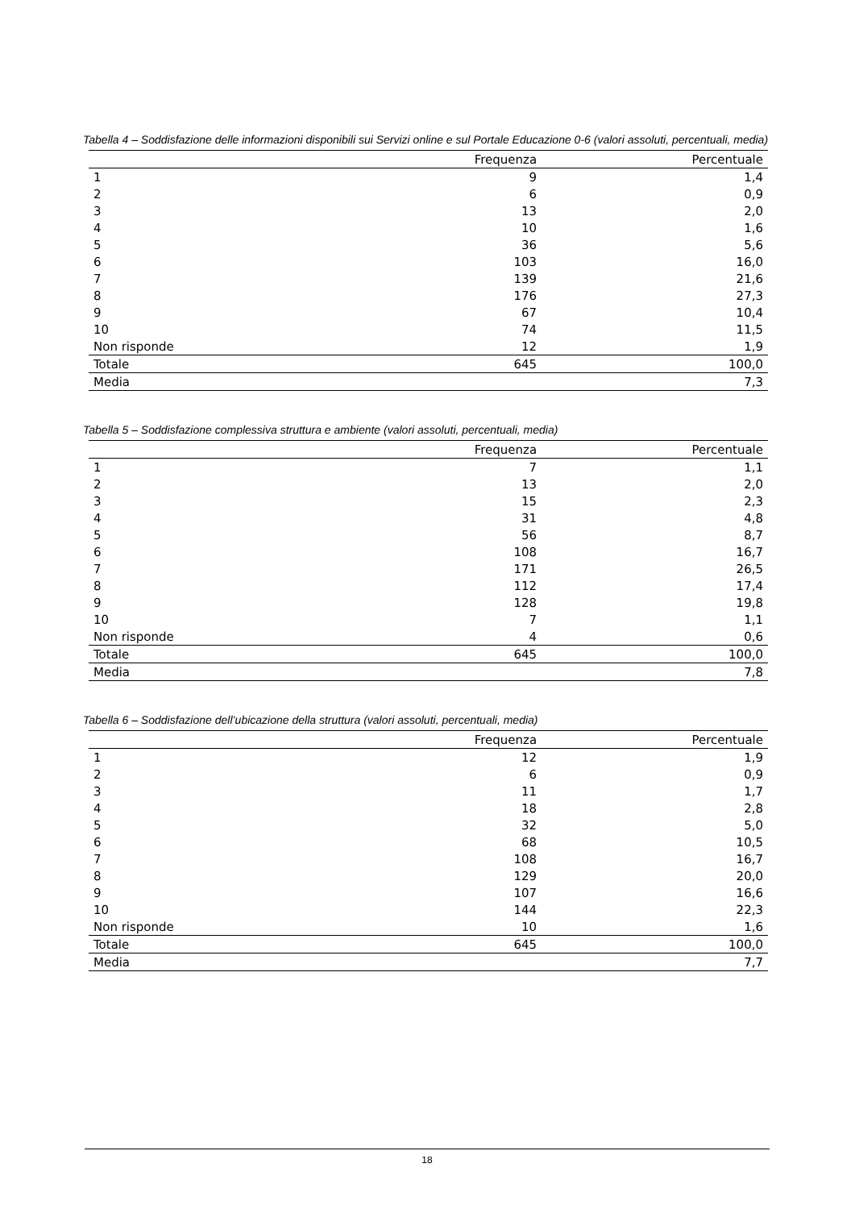Tabella 4 – Soddisfazione delle informazioni disponibili sui Servizi online e sul Portale Educazione 0-6 (valori assoluti, percentuali, media)
| | Frequenza | Percentuale |
| --- | --- | --- |
| 1 | 9 | 1,4 |
| 2 | 6 | 0,9 |
| 3 | 13 | 2,0 |
| 4 | 10 | 1,6 |
| 5 | 36 | 5,6 |
| 6 | 103 | 16,0 |
| 7 | 139 | 21,6 |
| 8 | 176 | 27,3 |
| 9 | 67 | 10,4 |
| 10 | 74 | 11,5 |
| Non risponde | 12 | 1,9 |
| Totale | 645 | 100,0 |
| Media | | 7,3 |
Tabella 5 – Soddisfazione complessiva struttura e ambiente (valori assoluti, percentuali, media)
| | Frequenza | Percentuale |
| --- | --- | --- |
| 1 | 7 | 1,1 |
| 2 | 13 | 2,0 |
| 3 | 15 | 2,3 |
| 4 | 31 | 4,8 |
| 5 | 56 | 8,7 |
| 6 | 108 | 16,7 |
| 7 | 171 | 26,5 |
| 8 | 112 | 17,4 |
| 9 | 128 | 19,8 |
| 10 | 7 | 1,1 |
| Non risponde | 4 | 0,6 |
| Totale | 645 | 100,0 |
| Media | | 7,8 |
Tabella 6 – Soddisfazione dell’ubicazione della struttura (valori assoluti, percentuali, media)
| | Frequenza | Percentuale |
| --- | --- | --- |
| 1 | 12 | 1,9 |
| 2 | 6 | 0,9 |
| 3 | 11 | 1,7 |
| 4 | 18 | 2,8 |
| 5 | 32 | 5,0 |
| 6 | 68 | 10,5 |
| 7 | 108 | 16,7 |
| 8 | 129 | 20,0 |
| 9 | 107 | 16,6 |
| 10 | 144 | 22,3 |
| Non risponde | 10 | 1,6 |
| Totale | 645 | 100,0 |
| Media | | 7,7 |
18